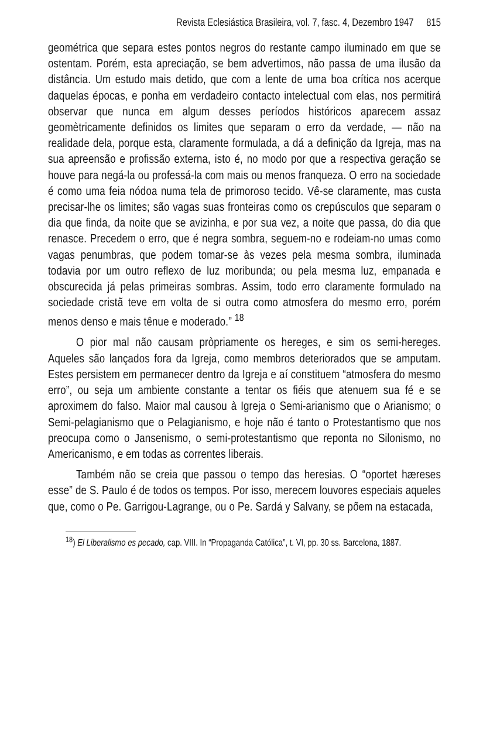Revista Eclesiástica Brasileira, vol. 7, fasc. 4, Dezembro 1947 815
geométrica que separa estes pontos negros do restante campo iluminado em que se ostentam. Porém, esta apreciação, se bem advertimos, não passa de uma ilusão da distância. Um estudo mais detido, que com a lente de uma boa crítica nos acerque daquelas épocas, e ponha em verdadeiro contacto intelectual com elas, nos permitirá observar que nunca em algum desses períodos históricos aparecem assaz geomètricamente definidos os limites que separam o erro da verdade, — não na realidade dela, porque esta, claramente formulada, a dá a definição da Igreja, mas na sua apreensão e profissão externa, isto é, no modo por que a respectiva geração se houve para negá-la ou professá-la com mais ou menos franqueza. O erro na sociedade é como uma feia nódoa numa tela de primoroso tecido. Vê-se claramente, mas custa precisar-lhe os limites; são vagas suas fronteiras como os crepúsculos que separam o dia que finda, da noite que se avizinha, e por sua vez, a noite que passa, do dia que renasce. Precedem o erro, que é negra sombra, seguem-no e rodeiam-no umas como vagas penumbras, que podem tomar-se às vezes pela mesma sombra, iluminada todavia por um outro reflexo de luz moribunda; ou pela mesma luz, empanada e obscurecida já pelas primeiras sombras. Assim, todo erro claramente formulado na sociedade cristã teve em volta de si outra como atmosfera do mesmo erro, porém menos denso e mais tênue e moderado.” <sup>18</sup>
O pior mal não causam pròpriamente os hereges, e sim os semi-hereges. Aqueles são lançados fora da Igreja, como membros deteriorados que se amputam. Estes persistem em permanecer dentro da Igreja e aí constituem “atmosfera do mesmo erro”, ou seja um ambiente constante a tentar os fiéis que atenuem sua fé e se aproximem do falso. Maior mal causou à Igreja o Semi-arianismo que o Arianismo; o Semi-pelagianismo que o Pelagianismo, e hoje não é tanto o Protestantismo que nos preocupa como o Jansenismo, o semi-protestantismo que reponta no Silonismo, no Americanismo, e em todas as correntes liberais.
Também não se creia que passou o tempo das heresias. O “oportet hæreses esse” de S. Paulo é de todos os tempos. Por isso, merecem louvores especiais aqueles que, como o Pe. Garrigou-Lagrange, ou o Pe. Sardá y Salvany, se põem na estacada,
<sup>18</sup>) El Liberalismo es pecado, cap. VIII. In “Propaganda Católica”, t. VI, pp. 30 ss. Barcelona, 1887.